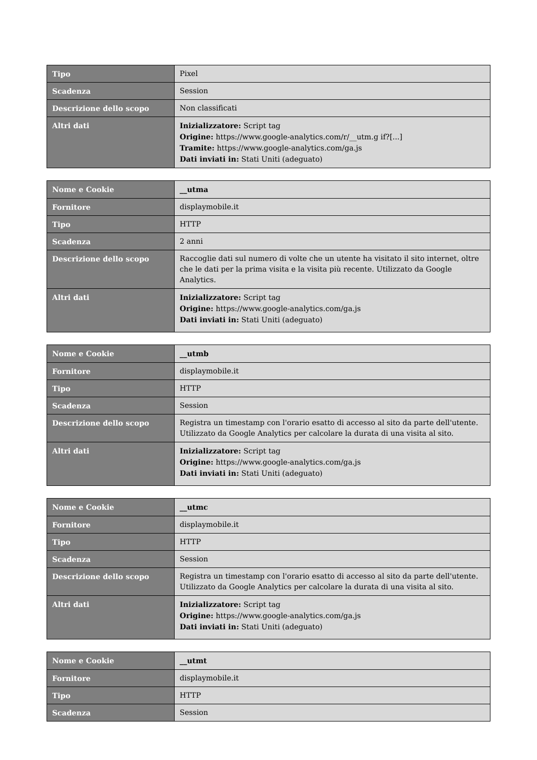| Tipo | Pixel |
| Scadenza | Session |
| Descrizione dello scopo | Non classificati |
| Altri dati | Inizializzatore: Script tag Origine: https://www.google-analytics.com/r/__utm.g if?[...] Tramite: https://www.google-analytics.com/ga.js Dati inviati in: Stati Uniti (adeguato) |
| Nome e Cookie | __utma |
| Fornitore | displaymobile.it |
| Tipo | HTTP |
| Scadenza | 2 anni |
| Descrizione dello scopo | Raccoglie dati sul numero di volte che un utente ha visitato il sito internet, oltre che le dati per la prima visita e la visita più recente. Utilizzato da Google Analytics. |
| Altri dati | Inizializzatore: Script tag Origine: https://www.google-analytics.com/ga.js Dati inviati in: Stati Uniti (adeguato) |
| Nome e Cookie | __utmb |
| Fornitore | displaymobile.it |
| Tipo | HTTP |
| Scadenza | Session |
| Descrizione dello scopo | Registra un timestamp con l'orario esatto di accesso al sito da parte dell'utente. Utilizzato da Google Analytics per calcolare la durata di una visita al sito. |
| Altri dati | Inizializzatore: Script tag Origine: https://www.google-analytics.com/ga.js Dati inviati in: Stati Uniti (adeguato) |
| Nome e Cookie | __utmc |
| Fornitore | displaymobile.it |
| Tipo | HTTP |
| Scadenza | Session |
| Descrizione dello scopo | Registra un timestamp con l'orario esatto di accesso al sito da parte dell'utente. Utilizzato da Google Analytics per calcolare la durata di una visita al sito. |
| Altri dati | Inizializzatore: Script tag Origine: https://www.google-analytics.com/ga.js Dati inviati in: Stati Uniti (adeguato) |
| Nome e Cookie | __utmt |
| Fornitore | displaymobile.it |
| Tipo | HTTP |
| Scadenza | Session |